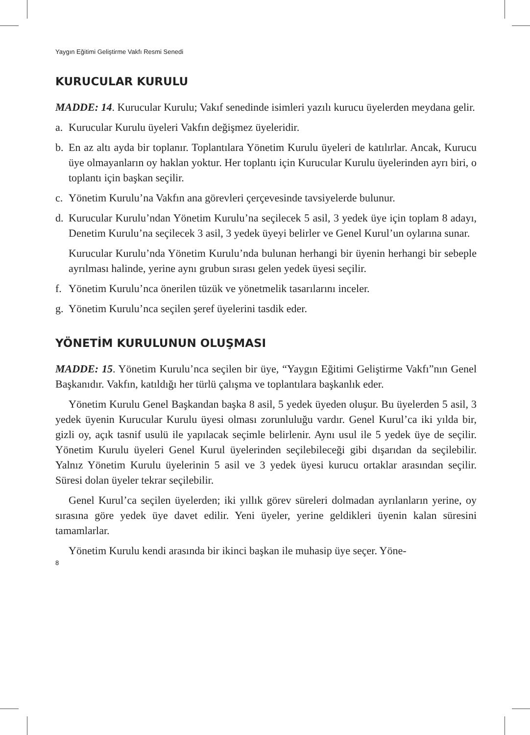Yaygın Eğitimi Geliştirme Vakfı Resmi Senedi
KURUCULAR KURULU
MADDE: 14. Kurucular Kurulu; Vakıf senedinde isimleri yazılı kurucu üyelerden meydana gelir.
a. Kurucular Kurulu üyeleri Vakfın değişmez üyeleridir.
b. En az altı ayda bir toplanır. Toplantılara Yönetim Kurulu üyeleri de katılırlar. Ancak, Kurucu üye olmayanların oy haklan yoktur. Her toplantı için Kurucular Kurulu üyelerinden ayrı biri, o toplantı için başkan seçilir.
c. Yönetim Kurulu’na Vakfın ana görevleri çerçevesinde tavsiyelerde bulunur.
d. Kurucular Kurulu’ndan Yönetim Kurulu’na seçilecek 5 asil, 3 yedek üye için toplam 8 adayı, Denetim Kurulu’na seçilecek 3 asil, 3 yedek üyeyi belirler ve Genel Kurul’un oylarına sunar.
Kurucular Kurulu’nda Yönetim Kurulu’nda bulunan herhangi bir üyenin herhangi bir sebeple ayrılması halinde, yerine aynı grubun sırası gelen yedek üyesi seçilir.
f. Yönetim Kurulu’nca önerilen tüzük ve yönetmelik tasarılarını inceler.
g. Yönetim Kurulu’nca seçilen şeref üyelerini tasdik eder.
YÖNETİM KURULUNUN OLUŞMASI
MADDE: 15. Yönetim Kurulu’nca seçilen bir üye, “Yaygın Eğitimi Geliştirme Vakfı”nın Genel Başkanıdır. Vakfın, katıldığı her türlü çalışma ve toplantılara başkanlık eder.
Yönetim Kurulu Genel Başkandan başka 8 asil, 5 yedek üyeden oluşur. Bu üyelerden 5 asil, 3 yedek üyenin Kurucular Kurulu üyesi olması zorunluluğu vardır. Genel Kurul’ca iki yılda bir, gizli oy, açık tasnif usulü ile yapılacak seçimle belirlenir. Aynı usul ile 5 yedek üye de seçilir. Yönetim Kurulu üyeleri Genel Kurul üyelerinden seçilebileceği gibi dışarıdan da seçilebilir. Yalnız Yönetim Kurulu üyelerinin 5 asil ve 3 yedek üyesi kurucu ortaklar arasından seçilir. Süresi dolan üyeler tekrar seçilebilir.
Genel Kurul’ca seçilen üyelerden; iki yıllık görev süreleri dolmadan ayrılanların yerine, oy sırasına göre yedek üye davet edilir. Yeni üyeler, yerine geldikleri üyenin kalan süresini tamamlarlar.
Yönetim Kurulu kendi arasında bir ikinci başkan ile muhasip üye seçer. Yöne-
8